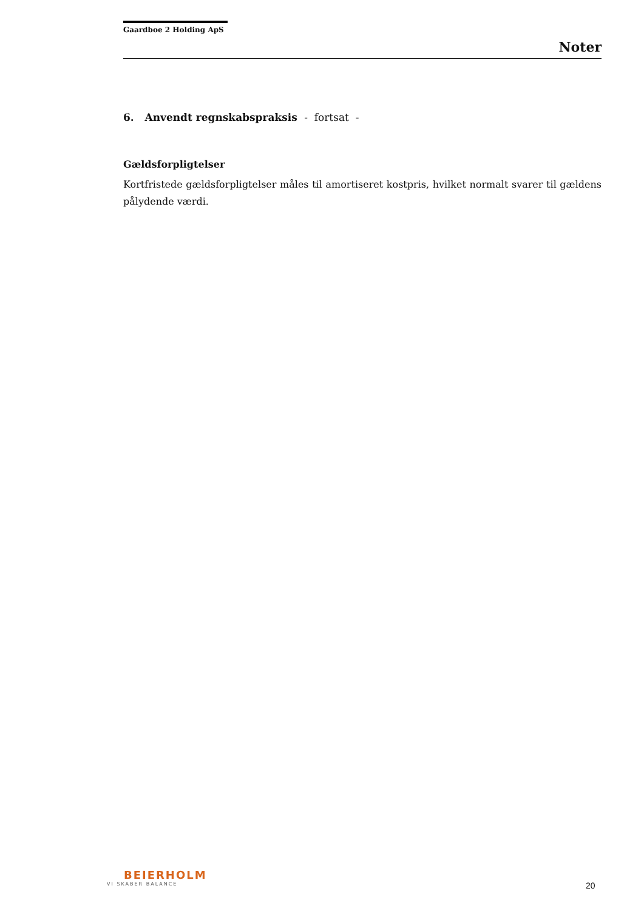Gaardboe 2 Holding ApS
Noter
6. Anvendt regnskabspraksis - fortsat -
Gældsforpligtelser
Kortfristede gældsforpligtelser måles til amortiseret kostpris, hvilket normalt svarer til gældens pålydende værdi.
BEIERHOLM
VI SKABER BALANCE
20